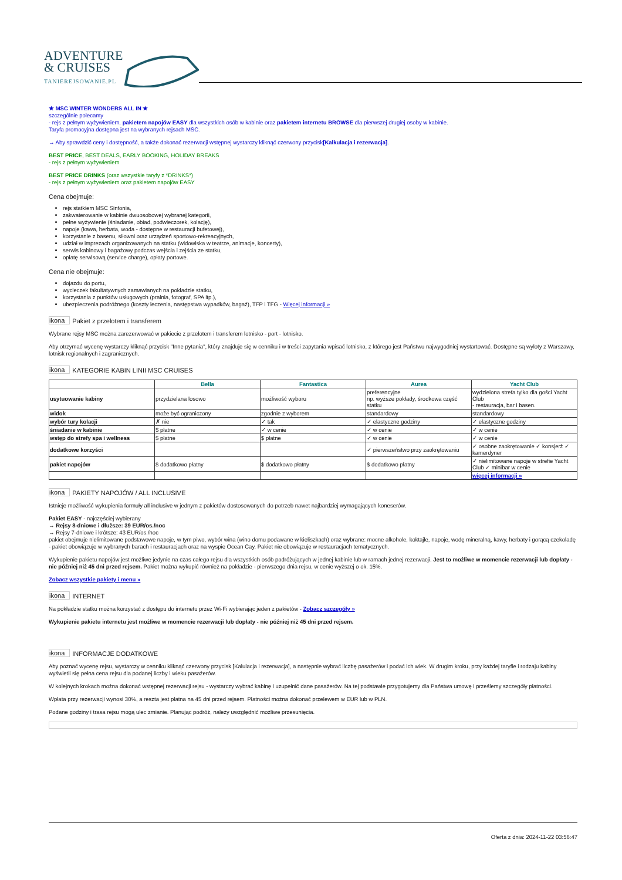ADVENTURE
& CRUISES
TANIEREJSOWANIE.PL
★ MSC WINTER WONDERS ALL IN ★
szczególnie polecamy
- rejs z pełnym wyżywieniem, pakietem napojów EASY dla wszystkich osób w kabinie oraz pakietem internetu BROWSE dla pierwszej drugiej osoby w kabinie.
Taryfa promocyjna dostępna jest na wybranych rejsach MSC.
→ Aby sprawdzić ceny i dostępność, a także dokonać rezerwacji wstępnej wystarczy kliknąć czerwony przycisk[Kalkulacja i rezerwacja].
BEST PRICE, BEST DEALS, EARLY BOOKING, HOLIDAY BREAKS
- rejs z pełnym wyżywieniem
BEST PRICE DRINKS (oraz wszystkie taryfy z *DRINKS*)
- rejs z pełnym wyżywieniem oraz pakietem napojów EASY
Cena obejmuje:
rejs statkiem MSC Sinfonia,
zakwaterowanie w kabinie dwuosobowej wybranej kategorii,
pełne wyżywienie (śniadanie, obiad, podwieczorek, kolację),
napoje (kawa, herbata, woda - dostępne w restauracji bufetowej),
korzystanie z basenu, siłowni oraz urządzeń sportowo-rekreacyjnych,
udział w imprezach organizowanych na statku (widowiska w teatrze, animacje, koncerty),
serwis kabinowy i bagażowy podczas wejścia i zejścia ze statku,
opłatę serwisową (service charge), opłaty portowe.
Cena nie obejmuje:
dojazdu do portu,
wycieczek fakultatywnych zamawianych na pokładzie statku,
korzystania z punktów usługowych (pralnia, fotograf, SPA itp.),
ubezpieczenia podróżnego (koszty leczenia, następstwa wypadków, bagaż), TFP i TFG - Więcej informacji »
ikona Pakiet z przelotem i transferem
Wybrane rejsy MSC można zarezerwować w pakiecie z przelotem i transferem lotnisko - port - lotnisko.
Aby otrzymać wycenę wystarczy kliknąć przycisk "Inne pytania", który znajduje się w cenniku i w treści zapytania wpisać lotnisko, z którego jest Państwu najwygodniej wystartować. Dostępne są wyloty z Warszawy, lotnisk regionalnych i zagranicznych.
ikona KATEGORIE KABIN LINII MSC CRUISES
| | Bella | Fantastica | Aurea | Yacht Club |
| --- | --- | --- | --- | --- |
| usytuowanie kabiny | przydzielana losowo | możliwość wyboru | preferencyjne np. wyższe pokłady, środkowa część statku | wydzielona strefa tylko dla gości Yacht Club - restauracja, bar i basen. |
| widok | może być ograniczony | zgodnie z wyborem | standardowy | standardowy |
| wybór tury kolacji | ✗ nie | ✓ tak | ✓ elastyczne godziny | ✓ elastyczne godziny |
| śniadanie w kabinie | $ płatne | ✓ w cenie | ✓ w cenie | ✓ w cenie |
| wstęp do strefy spa i wellness | $ płatne | $ płatne | ✓ w cenie | ✓ w cenie |
| dodatkowe korzyści | | | ✓ pierwszeństwo przy zaokrętowaniu | ✓ osobne zaokrętowanie ✓ konsjerż ✓ kamerdyner |
| pakiet napojów | $ dodatkowo płatny | $ dodatkowo płatny | $ dodatkowo płatny | ✓ nielimitowane napoje w strefie Yacht Club ✓ minibar w cenie |
| | | | | więcej informacji » |
ikona PAKIETY NAPOJÓW / ALL INCLUSIVE
Istnieje możliwość wykupienia formuły all inclusive w jednym z pakietów dostosowanych do potrzeb nawet najbardziej wymagających koneserów.
Pakiet EASY - najczęściej wybierany
→ Rejsy 8-dniowe i dłuższe: 39 EUR/os./noc
→ Rejsy 7-dniowe i krótsze: 43 EUR/os./noc
pakiet obejmuje nielimitowane podstawowe napoje, w tym piwo, wybór wina (wino domu podawane w kieliszkach) oraz wybrane: mocne alkohole, koktajle, napoje, wodę mineralną, kawy, herbaty i gorącą czekoladę
- pakiet obowiązuje w wybranych barach i restauracjach oraz na wyspie Ocean Cay. Pakiet nie obowiązuje w restauracjach tematycznych.
Wykupienie pakietu napojów jest możliwe jedynie na czas całego rejsu dla wszystkich osób podróżujących w jednej kabinie lub w ramach jednej rezerwacji. Jest to możliwe w momencie rezerwacji lub dopłaty - nie później niż 45 dni przed rejsem. Pakiet można wykupić również na pokładzie - pierwszego dnia rejsu, w cenie wyższej o ok. 15%.
Zobacz wszystkie pakiety i menu »
ikona INTERNET
Na pokładzie statku można korzystać z dostępu do internetu przez Wi-Fi wybierając jeden z pakietów - Zobacz szczegóły »
Wykupienie pakietu internetu jest możliwe w momencie rezerwacji lub dopłaty - nie później niż 45 dni przed rejsem.
ikona INFORMACJE DODATKOWE
Aby poznać wycenę rejsu, wystarczy w cenniku kliknąć czerwony przycisk [Kalulacja i rezerwacja], a następnie wybrać liczbę pasażerów i podać ich wiek. W drugim kroku, przy każdej taryfie i rodzaju kabiny wyświetli się pełna cena rejsu dla podanej liczby i wieku pasażerów.
W kolejnych krokach można dokonać wstępnej rezerwacji rejsu - wystarczy wybrać kabinę i uzupełnić dane pasażerów. Na tej podstawie przygotujemy dla Państwa umowę i prześlemy szczegóły płatności.
Wpłata przy rezerwacji wynosi 30%, a reszta jest płatna na 45 dni przed rejsem. Płatności można dokonać przelewem w EUR lub w PLN.
Podane godziny i trasa rejsu mogą ulec zmianie. Planując podróż, należy uwzględnić możliwe przesunięcia.
Oferta z dnia: 2024-11-22 03:56:47